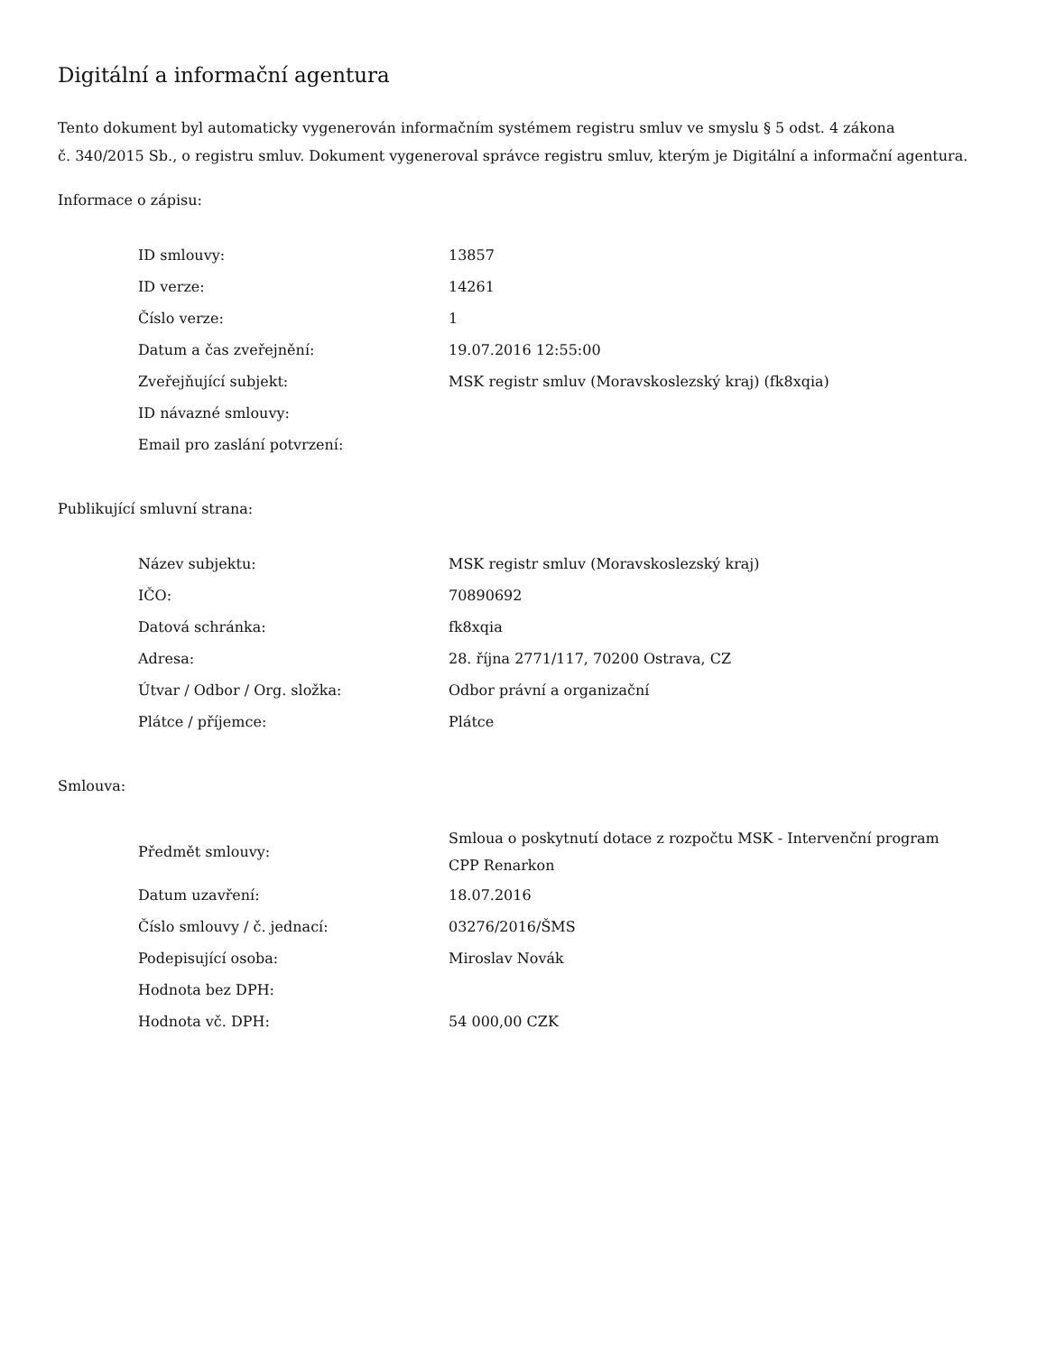Digitální a informační agentura
Tento dokument byl automaticky vygenerován informačním systémem registru smluv ve smyslu § 5 odst. 4 zákona
č. 340/2015 Sb., o registru smluv. Dokument vygeneroval správce registru smluv, kterým je Digitální a informační agentura.
Informace o zápisu:
| ID smlouvy: | 13857 |
| ID verze: | 14261 |
| Číslo verze: | 1 |
| Datum a čas zveřejnění: | 19.07.2016 12:55:00 |
| Zveřejňující subjekt: | MSK registr smluv (Moravskoslezský kraj) (fk8xqia) |
| ID návazné smlouvy: | |
| Email pro zaslání potvrzení: | |
Publikující smluvní strana:
| Název subjektu: | MSK registr smluv (Moravskoslezský kraj) |
| IČO: | 70890692 |
| Datová schránka: | fk8xqia |
| Adresa: | 28. října 2771/117, 70200 Ostrava, CZ |
| Útvar / Odbor / Org. složka: | Odbor právní a organizační |
| Plátce / příjemce: | Plátce |
Smlouva:
| Předmět smlouvy: | Smloua o poskytnutí dotace z rozpočtu MSK - Intervenční program CPP Renarkon |
| Datum uzavření: | 18.07.2016 |
| Číslo smlouvy / č. jednací: | 03276/2016/ŠMS |
| Podepisující osoba: | Miroslav Novák |
| Hodnota bez DPH: | |
| Hodnota vč. DPH: | 54 000,00 CZK |